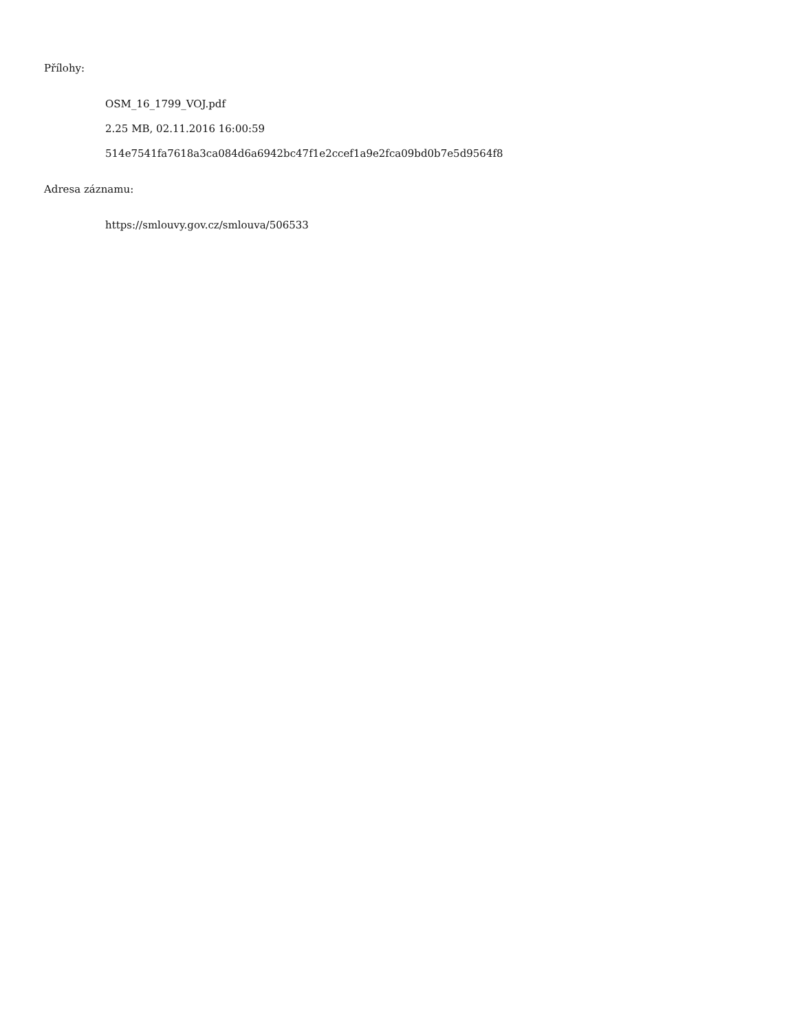Přílohy:
OSM_16_1799_VOJ.pdf
2.25 MB, 02.11.2016 16:00:59
514e7541fa7618a3ca084d6a6942bc47f1e2ccef1a9e2fca09bd0b7e5d9564f8
Adresa záznamu:
https://smlouvy.gov.cz/smlouva/506533